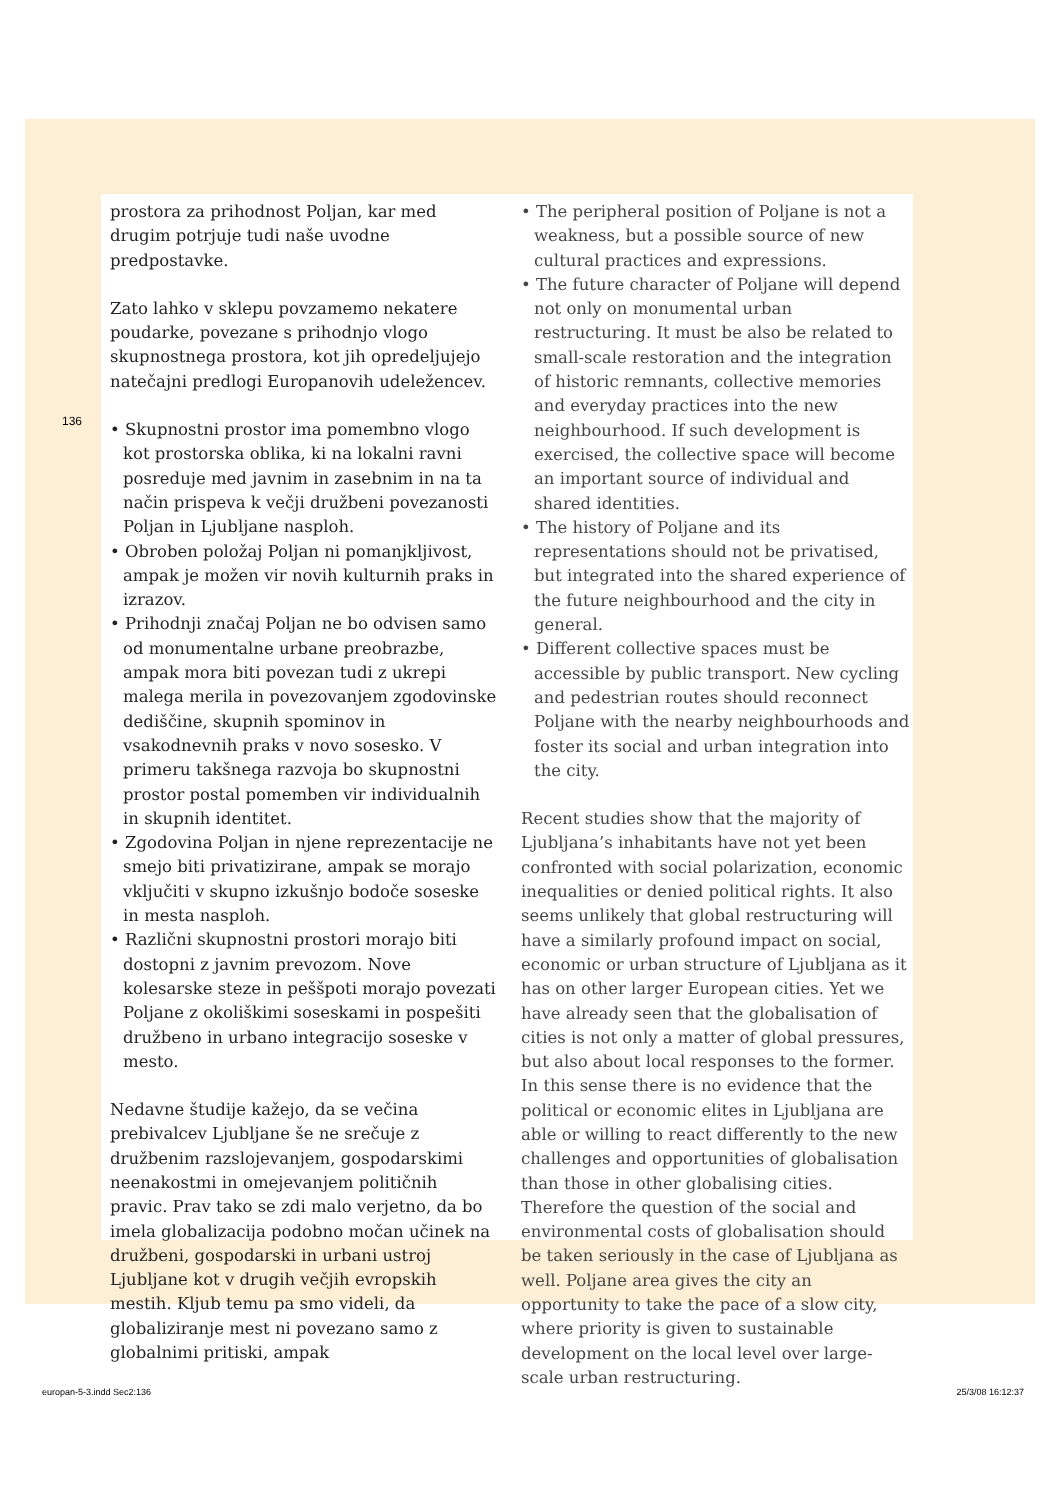136
prostora za prihodnost Poljan, kar med drugim potrjuje tudi naše uvodne predpostavke.
Zato lahko v sklepu povzamemo nekatere poudarke, povezane s prihodnjo vlogo skupnostnega prostora, kot jih opredeljujejo natečajni predlogi Europanovih udeležencev.
• Skupnostni prostor ima pomembno vlogo kot prostorska oblika, ki na lokalni ravni posreduje med javnim in zasebnim in na ta način prispeva k večji družbeni povezanosti Poljan in Ljubljane nasploh.
• Obroben položaj Poljan ni pomanjkljivost, ampak je možen vir novih kulturnih praks in izrazov.
• Prihodnji značaj Poljan ne bo odvisen samo od monumentalne urbane preobrazbe, ampak mora biti povezan tudi z ukrepi malega merila in povezovanjem zgodovinske dediščine, skupnih spominov in vsakodnevnih praks v novo sosesko. V primeru takšnega razvoja bo skupnostni prostor postal pomemben vir individualnih in skupnih identitet.
• Zgodovina Poljan in njene reprezentacije ne smejo biti privatizirane, ampak se morajo vključiti v skupno izkušnjo bodoče soseske in mesta nasploh.
• Različni skupnostni prostori morajo biti dostopni z javnim prevozom. Nove kolesarske steze in peššpoti morajo povezati Poljane z okoliškimi soseskami in pospešiti družbeno in urbano integracijo soseske v mesto.
Nedavne študije kažejo, da se večina prebivalcev Ljubljane še ne srečuje z družbenim razslojevanjem, gospodarskimi neenakostmi in omejevanjem političnih pravic. Prav tako se zdi malo verjetno, da bo imela globalizacija podobno močan učinek na družbeni, gospodarski in urbani ustroj Ljubljane kot v drugih večjih evropskih mestih. Kljub temu pa smo videli, da globaliziranje mest ni povezano samo z globalnimi pritiski, ampak
• The peripheral position of Poljane is not a weakness, but a possible source of new cultural practices and expressions.
• The future character of Poljane will depend not only on monumental urban restructuring. It must be also be related to small-scale restoration and the integration of historic remnants, collective memories and everyday practices into the new neighbourhood. If such development is exercised, the collective space will become an important source of individual and shared identities.
• The history of Poljane and its representations should not be privatised, but integrated into the shared experience of the future neighbourhood and the city in general.
• Different collective spaces must be accessible by public transport. New cycling and pedestrian routes should reconnect Poljane with the nearby neighbourhoods and foster its social and urban integration into the city.
Recent studies show that the majority of Ljubljana’s inhabitants have not yet been confronted with social polarization, economic inequalities or denied political rights. It also seems unlikely that global restructuring will have a similarly profound impact on social, economic or urban structure of Ljubljana as it has on other larger European cities. Yet we have already seen that the globalisation of cities is not only a matter of global pressures, but also about local responses to the former. In this sense there is no evidence that the political or economic elites in Ljubljana are able or willing to react differently to the new challenges and opportunities of globalisation than those in other globalising cities. Therefore the question of the social and environmental costs of globalisation should be taken seriously in the case of Ljubljana as well. Poljane area gives the city an opportunity to take the pace of a slow city, where priority is given to sustainable development on the local level over large-scale urban restructuring.
europan-5-3.indd Sec2:136 25/3/08 16:12:37